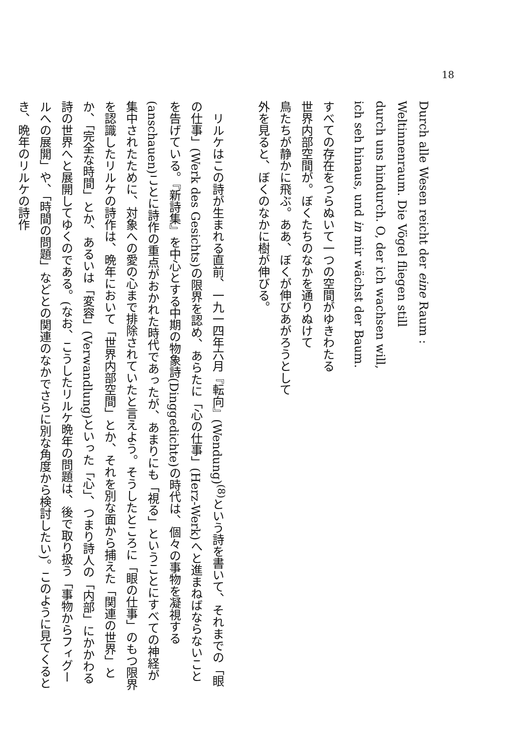18
Durch alle Wesen reicht der eine Raum :
Weltinnenraum. Die Vögel fliegen still
durch uns hindurch. O, der ich wachsen will,
ich seh hinaus, und in mir wächst der Baum.
すべての存在をつらぬいて一つの空間がゆきわたる
世界内部空間が。ぼくたちのなかを通りぬけて
鳥たちが静かに飛ぶ。ああ、ぼくが伸びあがろうとして
外を見ると、ぼくのなかに樹が伸びる。
リルケはこの詩が生まれる直前、一九一四年六月『転向』(Wendung)<sup>(8)</sup>という詩を書いて、それまでの「眼の仕事」(Werk des Gesichts)の限界を認め、あらたに「心の仕事」(Herz-Werk)へと進まねばならないことを告げている。『新詩集』を中心とする中期の物象詩(Dinggedichte)の時代は、個々の事物を凝視する(anschauen)ことに詩作の重点がおかれた時代であったが、あまりにも「視る」ということにすべての神経が集中されたために、対象への愛の心まで排除されていたと言えよう。そうしたところに「眼の仕事」のもつ限界を認識したリルケの詩作は、晩年において「世界内部空間」とか、それを別な面から捕えた「関連の世界」とか、「完全な時間」とか、あるいは「変容」(Verwandlung)といった「心」、つまり詩人の「内部」にかかわる詩の世界へと展開してゆくのである。(なお、こうしたリルケ晩年の問題は、後で取り扱う「事物からフィグールへの展開」や、「時間の問題」などとの関連のなかでさらに別な角度から検討したい)。このように見てくるとき、晩年のリルケの詩作